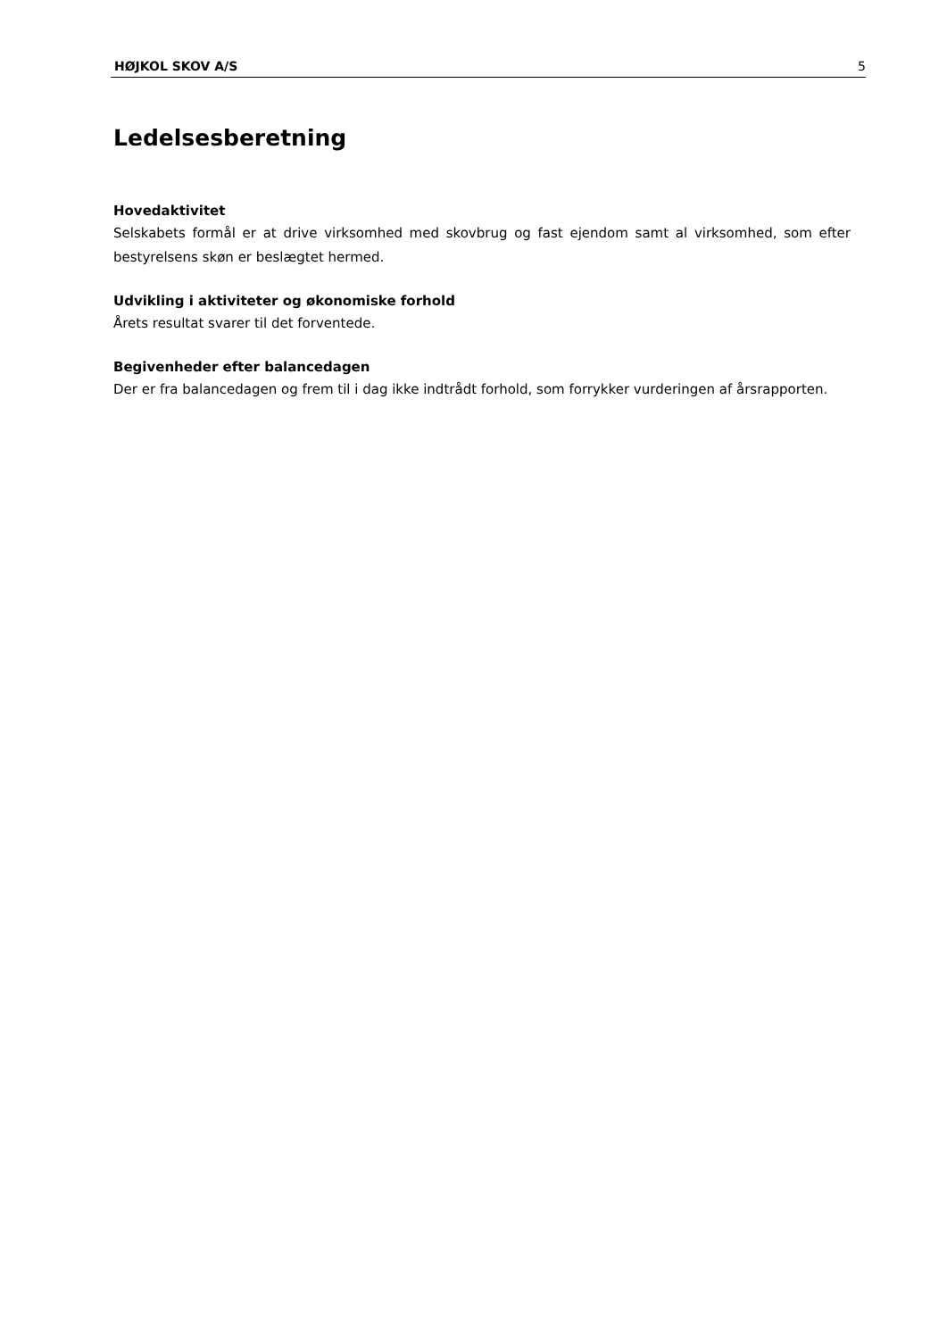HØJKOL SKOV A/S 5
Ledelsesberetning
Hovedaktivitet
Selskabets formål er at drive virksomhed med skovbrug og fast ejendom samt al virksomhed, som efter bestyrelsens skøn er beslægtet hermed.
Udvikling i aktiviteter og økonomiske forhold
Årets resultat svarer til det forventede.
Begivenheder efter balancedagen
Der er fra balancedagen og frem til i dag ikke indtrådt forhold, som forrykker vurderingen af årsrapporten.